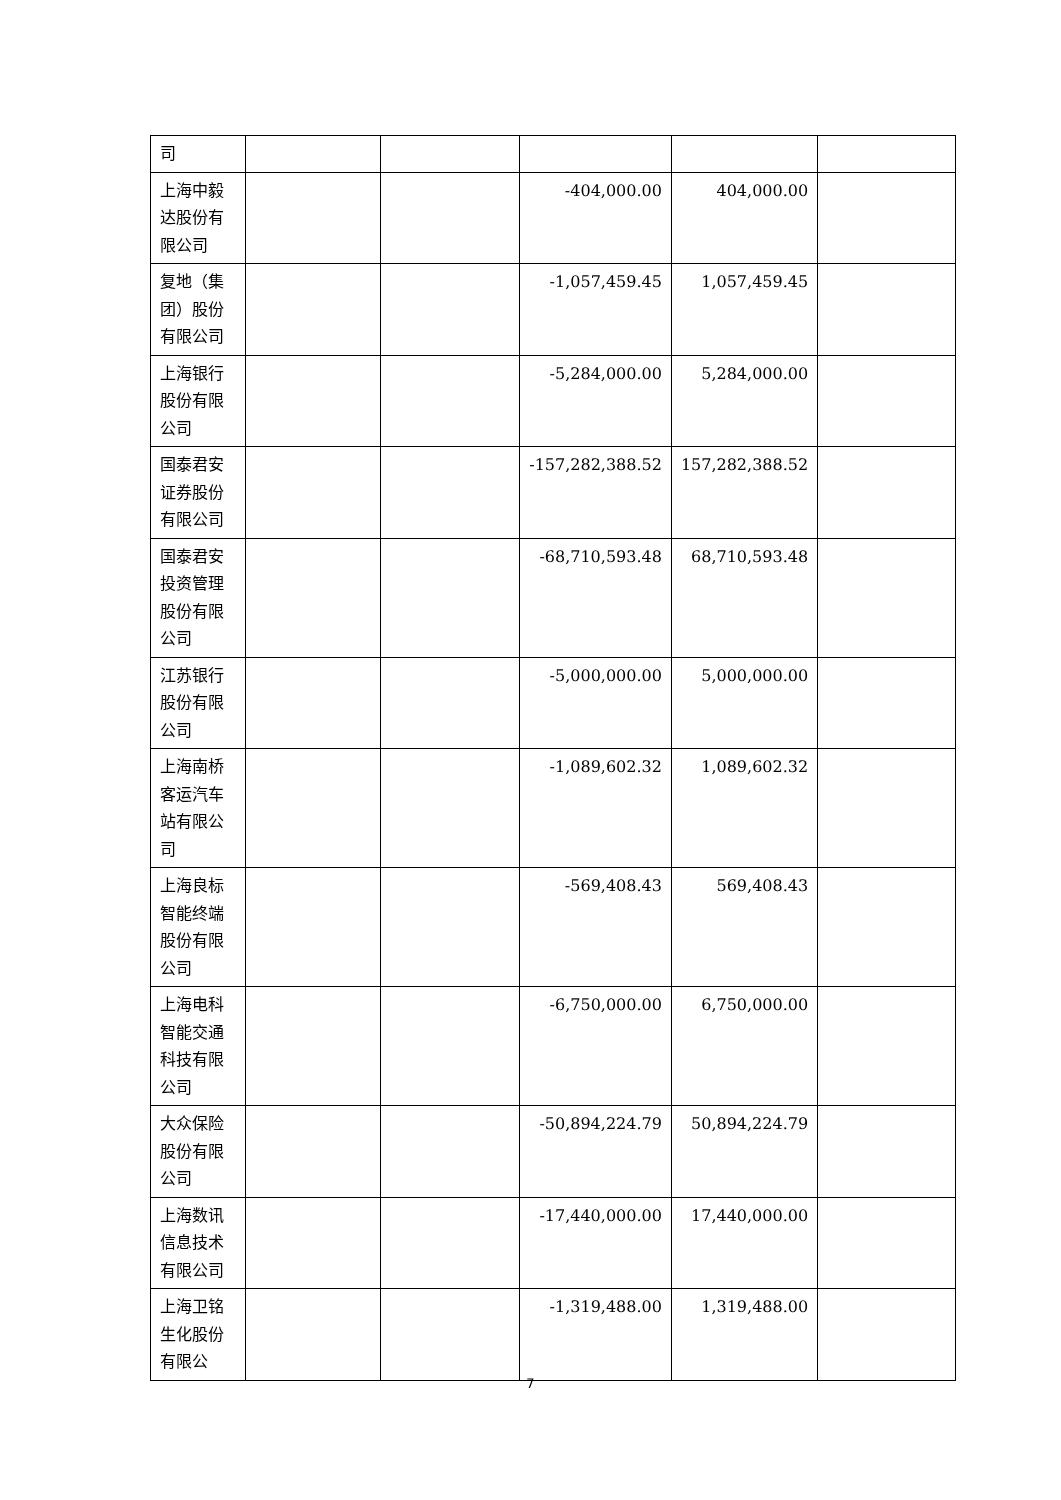| 司 | | | | | |
| 上海中毅达股份有限公司 | | | -404,000.00 | 404,000.00 | |
| 复地（集团）股份有限公司 | | | -1,057,459.45 | 1,057,459.45 | |
| 上海银行股份有限公司 | | | -5,284,000.00 | 5,284,000.00 | |
| 国泰君安证券股份有限公司 | | | -157,282,388.52 | 157,282,388.52 | |
| 国泰君安投资管理股份有限公司 | | | -68,710,593.48 | 68,710,593.48 | |
| 江苏银行股份有限公司 | | | -5,000,000.00 | 5,000,000.00 | |
| 上海南桥客运汽车站有限公司 | | | -1,089,602.32 | 1,089,602.32 | |
| 上海良标智能终端股份有限公司 | | | -569,408.43 | 569,408.43 | |
| 上海电科智能交通科技有限公司 | | | -6,750,000.00 | 6,750,000.00 | |
| 大众保险股份有限公司 | | | -50,894,224.79 | 50,894,224.79 | |
| 上海数讯信息技术有限公司 | | | -17,440,000.00 | 17,440,000.00 | |
| 上海卫铭生化股份有限公 | | | -1,319,488.00 | 1,319,488.00 | |
7